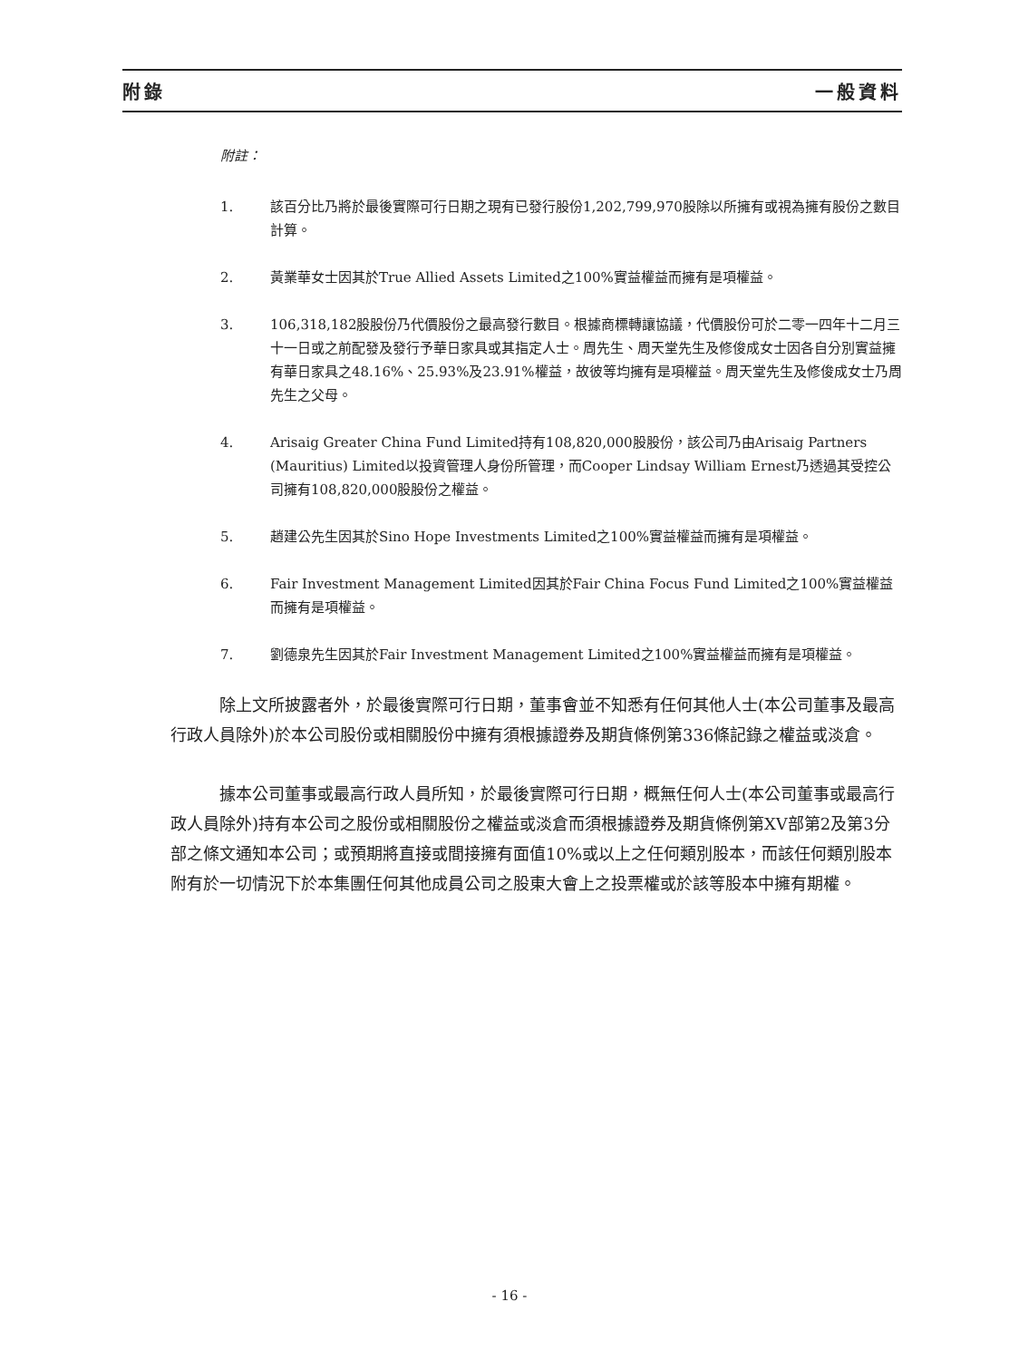附錄 一般資料
附註：
1. 該百分比乃將於最後實際可行日期之現有已發行股份1,202,799,970股除以所擁有或視為擁有股份之數目計算。
2. 黃業華女士因其於True Allied Assets Limited之100%實益權益而擁有是項權益。
3. 106,318,182股股份乃代價股份之最高發行數目。根據商標轉讓協議，代價股份可於二零一四年十二月三十一日或之前配發及發行予華日家具或其指定人士。周先生、周天堂先生及修俊成女士因各自分別實益擁有華日家具之48.16%、25.93%及23.91%權益，故彼等均擁有是項權益。周天堂先生及修俊成女士乃周先生之父母。
4. Arisaig Greater China Fund Limited持有108,820,000股股份，該公司乃由Arisaig Partners (Mauritius) Limited以投資管理人身份所管理，而Cooper Lindsay William Ernest乃透過其受控公司擁有108,820,000股股份之權益。
5. 趙建公先生因其於Sino Hope Investments Limited之100%實益權益而擁有是項權益。
6. Fair Investment Management Limited因其於Fair China Focus Fund Limited之100%實益權益而擁有是項權益。
7. 劉德泉先生因其於Fair Investment Management Limited之100%實益權益而擁有是項權益。
除上文所披露者外，於最後實際可行日期，董事會並不知悉有任何其他人士(本公司董事及最高行政人員除外)於本公司股份或相關股份中擁有須根據證券及期貨條例第336條記錄之權益或淡倉。
據本公司董事或最高行政人員所知，於最後實際可行日期，概無任何人士(本公司董事或最高行政人員除外)持有本公司之股份或相關股份之權益或淡倉而須根據證券及期貨條例第XV部第2及第3分部之條文通知本公司；或預期將直接或間接擁有面值10%或以上之任何類別股本，而該任何類別股本附有於一切情況下於本集團任何其他成員公司之股東大會上之投票權或於該等股本中擁有期權。
- 16 -